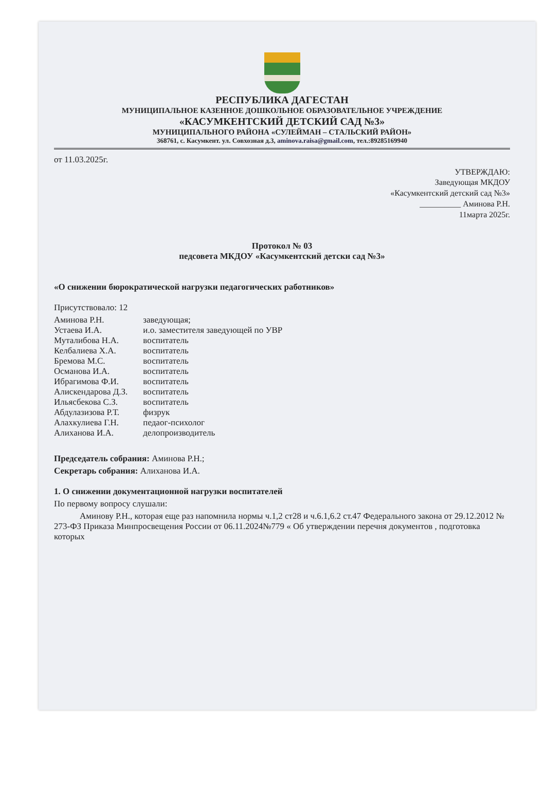РЕСПУБЛИКА ДАГЕСТАН
МУНИЦИПАЛЬНОЕ КАЗЕННОЕ ДОШКОЛЬНОЕ ОБРАЗОВАТЕЛЬНОЕ УЧРЕЖДЕНИЕ
«КАСУМКЕНТСКИЙ ДЕТСКИЙ САД №3»
МУНИЦИПАЛЬНОГО РАЙОНА «СУЛЕЙМАН – СТАЛЬСКИЙ РАЙОН»
368761, с. Касумкент. ул. Совхозная д.3, aminova.raisa@gmail.com, тел.:89285169940
от 11.03.2025г.
УТВЕРЖДАЮ:
Заведующая МКДОУ
«Касумкентский детский сад №3»
__________ Аминова Р.Н.
11марта 2025г.
Протокол № 03
педсовета МКДОУ «Касумкентский детски сад №3»
«О снижении бюрократической нагрузки педагогических работников»
Присутствовало: 12
| Аминова Р.Н. | заведующая; |
| Устаева И.А. | и.о. заместителя заведующей по УВР |
| Муталибова Н.А. | воспитатель |
| Келбалиева Х.А. | воспитатель |
| Бремова М.С. | воспитатель |
| Османова И.А. | воспитатель |
| Ибрагимова Ф.И. | воспитатель |
| Алискендарова Д.З. | воспитатель |
| Ильясбекова С.З. | воспитатель |
| Абдулазизова Р.Т. | физрук |
| Алахкулиева Г.Н. | педаог-психолог |
| Алиханова И.А. | делопроизводитель |
Председатель собрания: Аминова Р.Н.;
Секретарь собрания: Алиханова И.А.
1. О снижении документационной нагрузки воспитателей
По первому вопросу слушали:
Аминову Р.Н., которая еще раз напомнила нормы ч.1,2 ст28 и ч.6.1,6.2 ст.47 Федерального закона от 29.12.2012 № 273-ФЗ Приказа Минпросвещения России от 06.11.2024№779 « Об утверждении перечня документов , подготовка которых